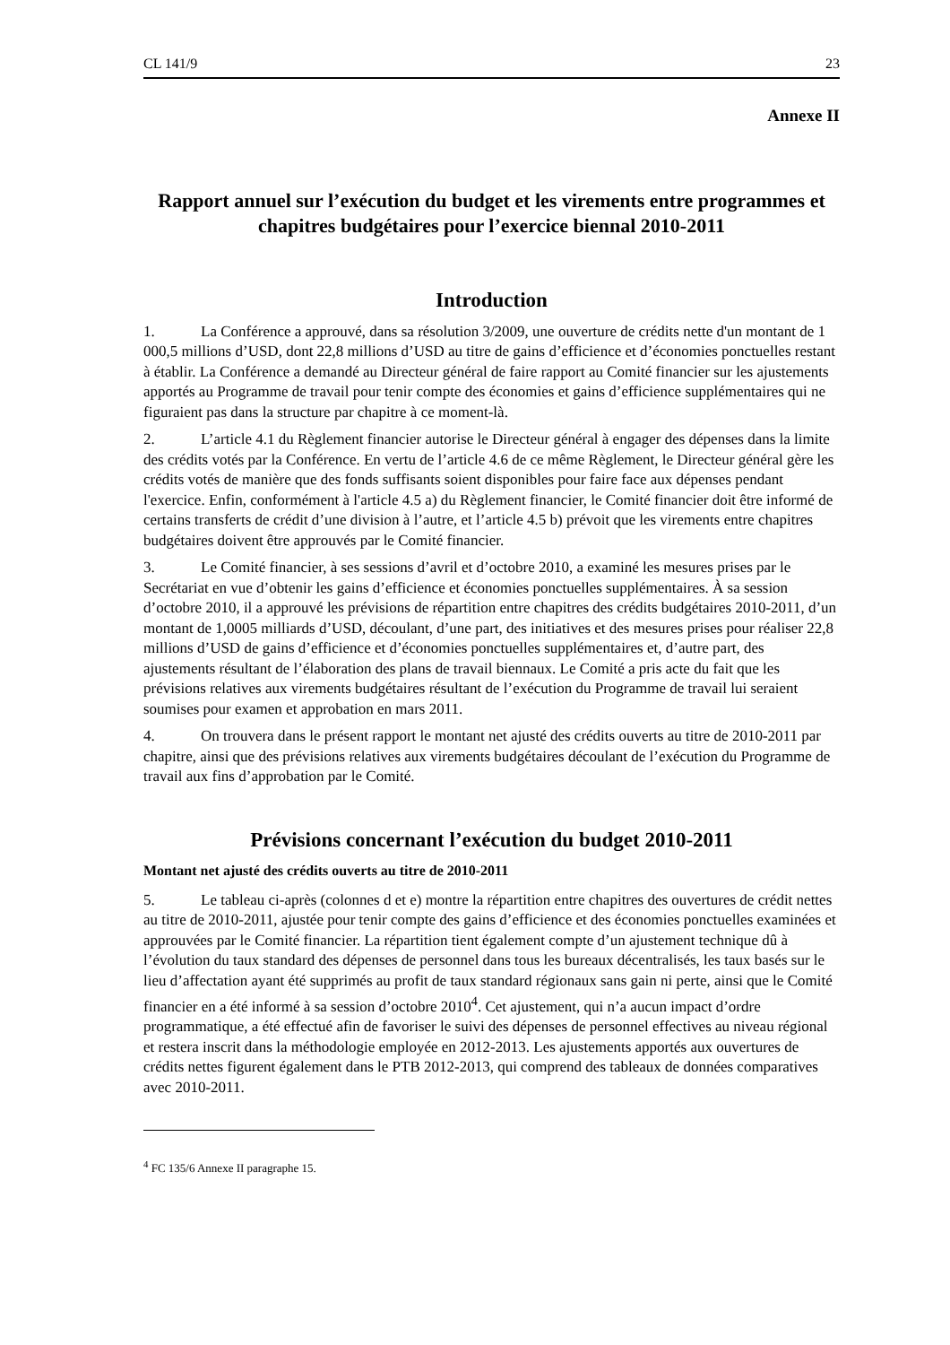CL 141/9 23
Annexe II
Rapport annuel sur l’exécution du budget et les virements entre programmes et chapitres budgétaires pour l’exercice biennal 2010-2011
Introduction
1. La Conférence a approuvé, dans sa résolution 3/2009, une ouverture de crédits nette d'un montant de 1 000,5 millions d’USD, dont 22,8 millions d’USD au titre de gains d’efficience et d’économies ponctuelles restant à établir. La Conférence a demandé au Directeur général de faire rapport au Comité financier sur les ajustements apportés au Programme de travail pour tenir compte des économies et gains d’efficience supplémentaires qui ne figuraient pas dans la structure par chapitre à ce moment-là.
2. L’article 4.1 du Règlement financier autorise le Directeur général à engager des dépenses dans la limite des crédits votés par la Conférence. En vertu de l’article 4.6 de ce même Règlement, le Directeur général gère les crédits votés de manière que des fonds suffisants soient disponibles pour faire face aux dépenses pendant l'exercice. Enfin, conformément à l'article 4.5 a) du Règlement financier, le Comité financier doit être informé de certains transferts de crédit d’une division à l’autre, et l’article 4.5 b) prévoit que les virements entre chapitres budgétaires doivent être approuvés par le Comité financier.
3. Le Comité financier, à ses sessions d’avril et d’octobre 2010, a examiné les mesures prises par le Secrétariat en vue d’obtenir les gains d’efficience et économies ponctuelles supplémentaires. À sa session d’octobre 2010, il a approuvé les prévisions de répartition entre chapitres des crédits budgétaires 2010-2011, d’un montant de 1,0005 milliards d’USD, découlant, d’une part, des initiatives et des mesures prises pour réaliser 22,8 millions d’USD de gains d’efficience et d’économies ponctuelles supplémentaires et, d’autre part, des ajustements résultant de l’élaboration des plans de travail biennaux. Le Comité a pris acte du fait que les prévisions relatives aux virements budgétaires résultant de l’exécution du Programme de travail lui seraient soumises pour examen et approbation en mars 2011.
4. On trouvera dans le présent rapport le montant net ajusté des crédits ouverts au titre de 2010-2011 par chapitre, ainsi que des prévisions relatives aux virements budgétaires découlant de l’exécution du Programme de travail aux fins d’approbation par le Comité.
Prévisions concernant l’exécution du budget 2010-2011
Montant net ajusté des crédits ouverts au titre de 2010-2011
5. Le tableau ci-après (colonnes d et e) montre la répartition entre chapitres des ouvertures de crédit nettes au titre de 2010-2011, ajustée pour tenir compte des gains d’efficience et des économies ponctuelles examinées et approuvées par le Comité financier. La répartition tient également compte d’un ajustement technique dû à l’évolution du taux standard des dépenses de personnel dans tous les bureaux décentralisés, les taux basés sur le lieu d’affectation ayant été supprimés au profit de taux standard régionaux sans gain ni perte, ainsi que le Comité financier en a été informé à sa session d’octobre 2010<sup>4</sup>. Cet ajustement, qui n’a aucun impact d’ordre programmatique, a été effectué afin de favoriser le suivi des dépenses de personnel effectives au niveau régional et restera inscrit dans la méthodologie employée en 2012-2013. Les ajustements apportés aux ouvertures de crédits nettes figurent également dans le PTB 2012-2013, qui comprend des tableaux de données comparatives avec 2010-2011.
<sup>4</sup> FC 135/6 Annexe II paragraphe 15.